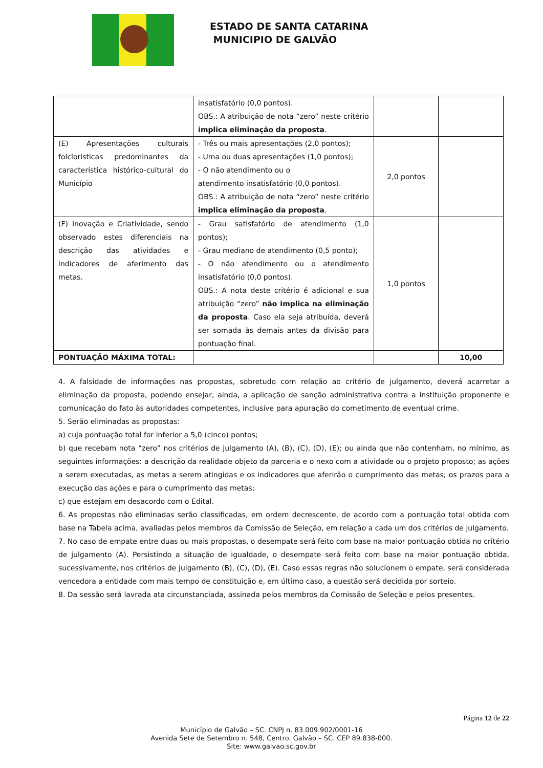ESTADO DE SANTA CATARINA
MUNICIPIO DE GALVÃO
| | insatisfatório (0,0 pontos). OBS.: A atribuição de nota “zero” neste critério implica eliminação da proposta . | | |
| (E) Apresentações culturais folcloristicas predominantes da característica histórico-cultural do Município | - Três ou mais apresentações (2,0 pontos); - Uma ou duas apresentações (1,0 pontos); - O não atendimento ou o atendimento insatisfatório (0,0 pontos). OBS.: A atribuição de nota “zero” neste critério implica eliminação da proposta . | 2,0 pontos | |
| (F) Inovação e Criatividade, sendo observado estes diferenciais na descrição das atividades e indicadores de aferimento das metas. | - Grau satisfatório de atendimento (1,0 pontos); - Grau mediano de atendimento (0,5 ponto); - O não atendimento ou o atendimento insatisfatório (0,0 pontos). OBS.: A nota deste critério é adicional e sua atribuição “zero” não implica na eliminação da proposta . Caso ela seja atribuída, deverá ser somada às demais antes da divisão para pontuação final. | 1,0 pontos | |
| PONTUAÇÃO MÁXIMA TOTAL: | | | 10,00 |
4. A falsidade de informações nas propostas, sobretudo com relação ao critério de julgamento, deverá acarretar a eliminação da proposta, podendo ensejar, ainda, a aplicação de sanção administrativa contra a instituição proponente e comunicação do fato às autoridades competentes, inclusive para apuração do cometimento de eventual crime.
5. Serão eliminadas as propostas:
a) cuja pontuação total for inferior a 5,0 (cinco) pontos;
b) que recebam nota “zero” nos critérios de julgamento (A), (B), (C), (D), (E); ou ainda que não contenham, no mínimo, as seguintes informações: a descrição da realidade objeto da parceria e o nexo com a atividade ou o projeto proposto; as ações a serem executadas, as metas a serem atingidas e os indicadores que aferirão o cumprimento das metas; os prazos para a execução das ações e para o cumprimento das metas;
c) que estejam em desacordo com o Edital.
6. As propostas não eliminadas serão classificadas, em ordem decrescente, de acordo com a pontuação total obtida com base na Tabela acima, avaliadas pelos membros da Comissão de Seleção, em relação a cada um dos critérios de julgamento.
7. No caso de empate entre duas ou mais propostas, o desempate será feito com base na maior pontuação obtida no critério de julgamento (A). Persistindo a situação de igualdade, o desempate será feito com base na maior pontuação obtida, sucessivamente, nos critérios de julgamento (B), (C), (D), (E). Caso essas regras não solucionem o empate, será considerada vencedora a entidade com mais tempo de constituição e, em último caso, a questão será decidida por sorteio.
8. Da sessão será lavrada ata circunstanciada, assinada pelos membros da Comissão de Seleção e pelos presentes.
Página 12 de 22
Município de Galvão – SC. CNPJ n. 83.009.902/0001-16
Avenida Sete de Setembro n. 548, Centro. Galvão – SC. CEP 89.838-000.
Site: www.galvao.sc.gov.br